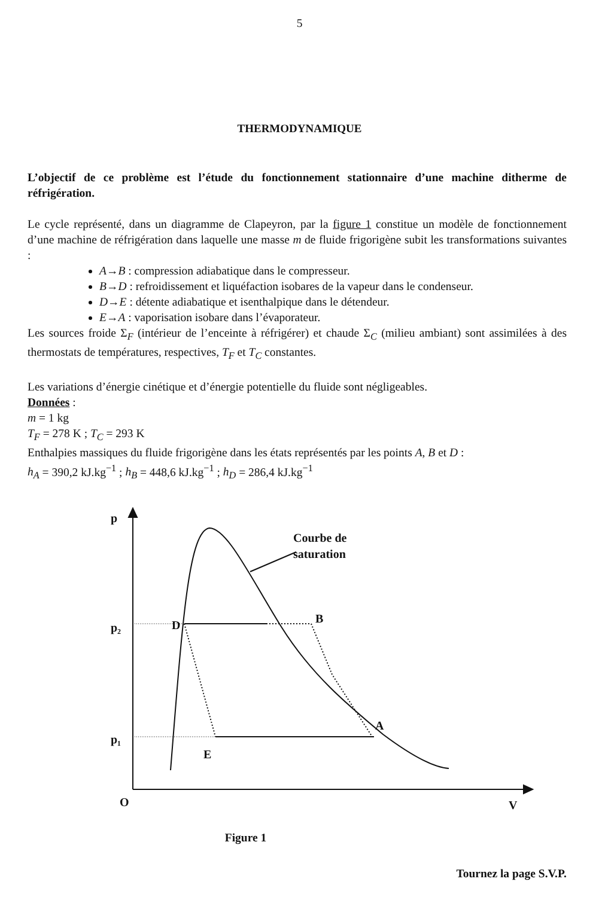5
THERMODYNAMIQUE
L’objectif de ce problème est l’étude du fonctionnement stationnaire d’une machine ditherme de réfrigération.
Le cycle représenté, dans un diagramme de Clapeyron, par la figure 1 constitue un modèle de fonctionnement d’une machine de réfrigération dans laquelle une masse m de fluide frigorigène subit les transformations suivantes :
A→B : compression adiabatique dans le compresseur.
B→D : refroidissement et liquéfaction isobares de la vapeur dans le condenseur.
D→E : détente adiabatique et isenthalpique dans le détendeur.
E→A : vaporisation isobare dans l’évaporateur.
Les sources froide Σ<sub>F</sub> (intérieur de l’enceinte à réfrigérer) et chaude Σ<sub>C</sub> (milieu ambiant) sont assimilées à des thermostats de températures, respectives, T<sub>F</sub> et T<sub>C</sub> constantes.
Les variations d’énergie cinétique et d’énergie potentielle du fluide sont négligeables.
Données :
m = 1 kg
T<sub>F</sub> = 278 K ; T<sub>C</sub> = 293 K
Enthalpies massiques du fluide frigorigène dans les états représentés par les points A, B et D :
h<sub>A</sub> = 390,2 kJ.kg<sup>−1</sup> ; h<sub>B</sub> = 448,6 kJ.kg<sup>−1</sup> ; h<sub>D</sub> = 286,4 kJ.kg<sup>−1</sup>
p
p₂
p₁
D
B
A
E
O
V
Courbe de
saturation
Figure 1
Tournez la page S.V.P.